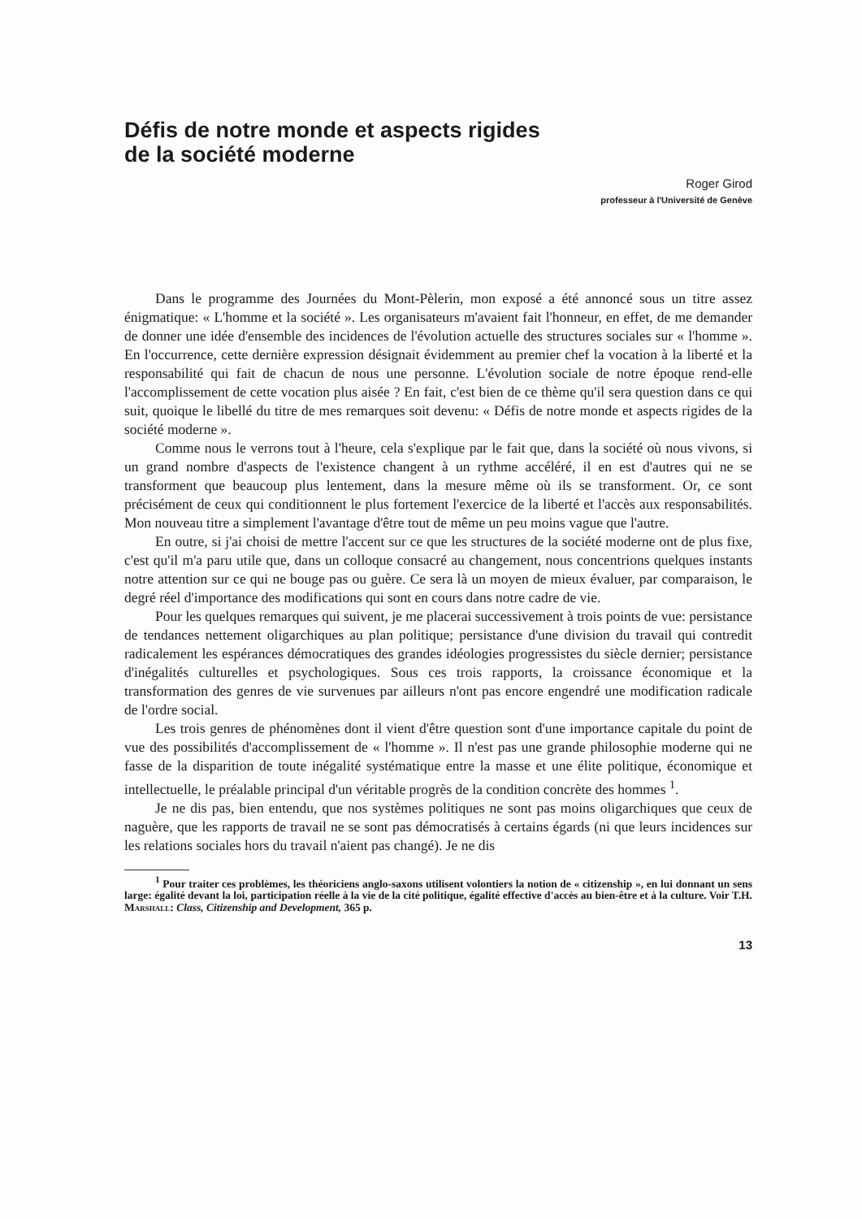Défis de notre monde et aspects rigides
de la société moderne
Roger Girod
professeur à l'Université de Genève
Dans le programme des Journées du Mont-Pèlerin, mon exposé a été annoncé sous un titre assez énigmatique: « L'homme et la société ». Les organisateurs m'avaient fait l'honneur, en effet, de me demander de donner une idée d'ensemble des incidences de l'évolution actuelle des structures sociales sur « l'homme ». En l'occurrence, cette dernière expression désignait évidemment au premier chef la vocation à la liberté et la responsabilité qui fait de chacun de nous une personne. L'évolution sociale de notre époque rend-elle l'accomplissement de cette vocation plus aisée ? En fait, c'est bien de ce thème qu'il sera question dans ce qui suit, quoique le libellé du titre de mes remarques soit devenu: « Défis de notre monde et aspects rigides de la société moderne ».
Comme nous le verrons tout à l'heure, cela s'explique par le fait que, dans la société où nous vivons, si un grand nombre d'aspects de l'existence changent à un rythme accéléré, il en est d'autres qui ne se transforment que beaucoup plus lentement, dans la mesure même où ils se transforment. Or, ce sont précisément de ceux qui conditionnent le plus fortement l'exercice de la liberté et l'accès aux responsabilités. Mon nouveau titre a simplement l'avantage d'être tout de même un peu moins vague que l'autre.
En outre, si j'ai choisi de mettre l'accent sur ce que les structures de la société moderne ont de plus fixe, c'est qu'il m'a paru utile que, dans un colloque consacré au changement, nous concentrions quelques instants notre attention sur ce qui ne bouge pas ou guère. Ce sera là un moyen de mieux évaluer, par comparaison, le degré réel d'importance des modifications qui sont en cours dans notre cadre de vie.
Pour les quelques remarques qui suivent, je me placerai successivement à trois points de vue: persistance de tendances nettement oligarchiques au plan politique; persistance d'une division du travail qui contredit radicalement les espérances démocratiques des grandes idéologies progressistes du siècle dernier; persistance d'inégalités culturelles et psychologiques. Sous ces trois rapports, la croissance économique et la transformation des genres de vie survenues par ailleurs n'ont pas encore engendré une modification radicale de l'ordre social.
Les trois genres de phénomènes dont il vient d'être question sont d'une importance capitale du point de vue des possibilités d'accomplissement de « l'homme ». Il n'est pas une grande philosophie moderne qui ne fasse de la disparition de toute inégalité systématique entre la masse et une élite politique, économique et intellectuelle, le préalable principal d'un véritable progrès de la condition concrète des hommes <sup>1</sup>.
Je ne dis pas, bien entendu, que nos systèmes politiques ne sont pas moins oligarchiques que ceux de naguère, que les rapports de travail ne se sont pas démocratisés à certains égards (ni que leurs incidences sur les relations sociales hors du travail n'aient pas changé). Je ne dis
<sup>1</sup> Pour traiter ces problèmes, les théoriciens anglo-saxons utilisent volontiers la notion de « citizenship », en lui donnant un sens large: égalité devant la loi, participation réelle à la vie de la cité politique, égalité effective d'accès au bien-être et à la culture. Voir T.H. Marshall: Class, Citizenship and Development, 365 p.
13